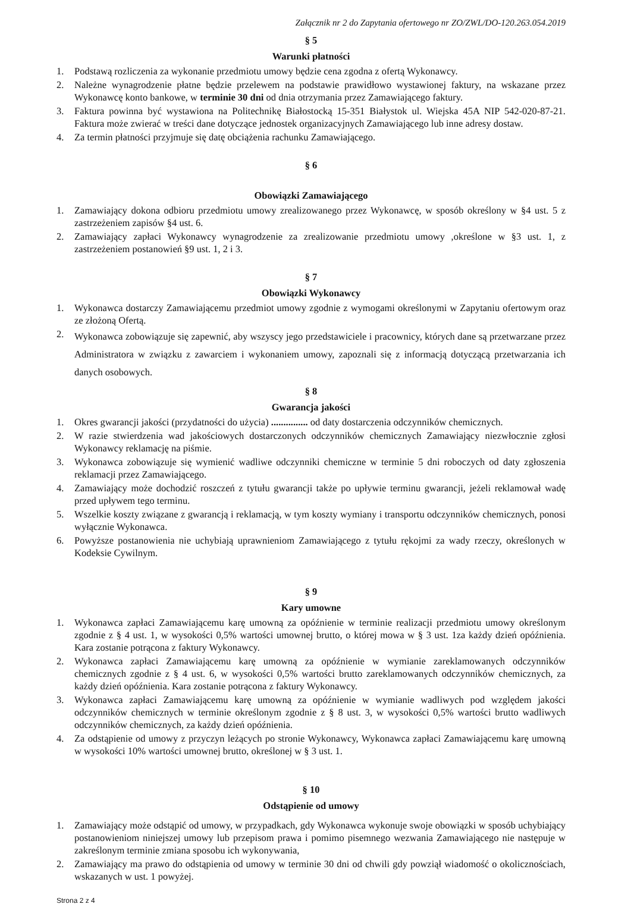Załącznik nr 2 do Zapytania ofertowego nr ZO/ZWL/DO-120.263.054.2019
§ 5
Warunki płatności
1. Podstawą rozliczenia za wykonanie przedmiotu umowy będzie cena zgodna z ofertą Wykonawcy.
2. Należne wynagrodzenie płatne będzie przelewem na podstawie prawidłowo wystawionej faktury, na wskazane przez Wykonawcę konto bankowe, w terminie 30 dni od dnia otrzymania przez Zamawiającego faktury.
3. Faktura powinna być wystawiona na Politechnikę Białostocką 15-351 Białystok ul. Wiejska 45A NIP 542-020-87-21. Faktura może zwierać w treści dane dotyczące jednostek organizacyjnych Zamawiającego lub inne adresy dostaw.
4. Za termin płatności przyjmuje się datę obciążenia rachunku Zamawiającego.
§ 6
Obowiązki Zamawiającego
1. Zamawiający dokona odbioru przedmiotu umowy zrealizowanego przez Wykonawcę, w sposób określony w §4 ust. 5 z zastrzeżeniem zapisów §4 ust. 6.
2. Zamawiający zapłaci Wykonawcy wynagrodzenie za zrealizowanie przedmiotu umowy ,określone w §3 ust. 1, z zastrzeżeniem postanowień §9 ust. 1, 2 i 3.
§ 7
Obowiązki Wykonawcy
1. Wykonawca dostarczy Zamawiającemu przedmiot umowy zgodnie z wymogami określonymi w Zapytaniu ofertowym oraz ze złożoną Ofertą.
2. Wykonawca zobowiązuje się zapewnić, aby wszyscy jego przedstawiciele i pracownicy, których dane są przetwarzane przez Administratora w związku z zawarciem i wykonaniem umowy, zapoznali się z informacją dotyczącą przetwarzania ich danych osobowych.
§ 8
Gwarancja jakości
1. Okres gwarancji jakości (przydatności do użycia) ............... od daty dostarczenia odczynników chemicznych.
2. W razie stwierdzenia wad jakościowych dostarczonych odczynników chemicznych Zamawiający niezwłocznie zgłosi Wykonawcy reklamację na piśmie.
3. Wykonawca zobowiązuje się wymienić wadliwe odczynniki chemiczne w terminie 5 dni roboczych od daty zgłoszenia reklamacji przez Zamawiającego.
4. Zamawiający może dochodzić roszczeń z tytułu gwarancji także po upływie terminu gwarancji, jeżeli reklamował wadę przed upływem tego terminu.
5. Wszelkie koszty związane z gwarancją i reklamacją, w tym koszty wymiany i transportu odczynników chemicznych, ponosi wyłącznie Wykonawca.
6. Powyższe postanowienia nie uchybiają uprawnieniom Zamawiającego z tytułu rękojmi za wady rzeczy, określonych w Kodeksie Cywilnym.
§ 9
Kary umowne
1. Wykonawca zapłaci Zamawiającemu karę umowną za opóźnienie w terminie realizacji przedmiotu umowy określonym zgodnie z § 4 ust. 1, w wysokości 0,5% wartości umownej brutto, o której mowa w § 3 ust. 1za każdy dzień opóźnienia. Kara zostanie potrącona z faktury Wykonawcy.
2. Wykonawca zapłaci Zamawiającemu karę umowną za opóźnienie w wymianie zareklamowanych odczynników chemicznych zgodnie z § 4 ust. 6, w wysokości 0,5% wartości brutto zareklamowanych odczynników chemicznych, za każdy dzień opóźnienia. Kara zostanie potrącona z faktury Wykonawcy.
3. Wykonawca zapłaci Zamawiającemu karę umowną za opóźnienie w wymianie wadliwych pod względem jakości odczynników chemicznych w terminie określonym zgodnie z § 8 ust. 3, w wysokości 0,5% wartości brutto wadliwych odczynników chemicznych, za każdy dzień opóźnienia.
4. Za odstąpienie od umowy z przyczyn leżących po stronie Wykonawcy, Wykonawca zapłaci Zamawiającemu karę umowną w wysokości 10% wartości umownej brutto, określonej w § 3 ust. 1.
§ 10
Odstąpienie od umowy
1. Zamawiający może odstąpić od umowy, w przypadkach, gdy Wykonawca wykonuje swoje obowiązki w sposób uchybiający postanowieniom niniejszej umowy lub przepisom prawa i pomimo pisemnego wezwania Zamawiającego nie następuje w zakreślonym terminie zmiana sposobu ich wykonywania,
2. Zamawiający ma prawo do odstąpienia od umowy w terminie 30 dni od chwili gdy powziął wiadomość o okolicznościach, wskazanych w ust. 1 powyżej.
Strona 2 z 4